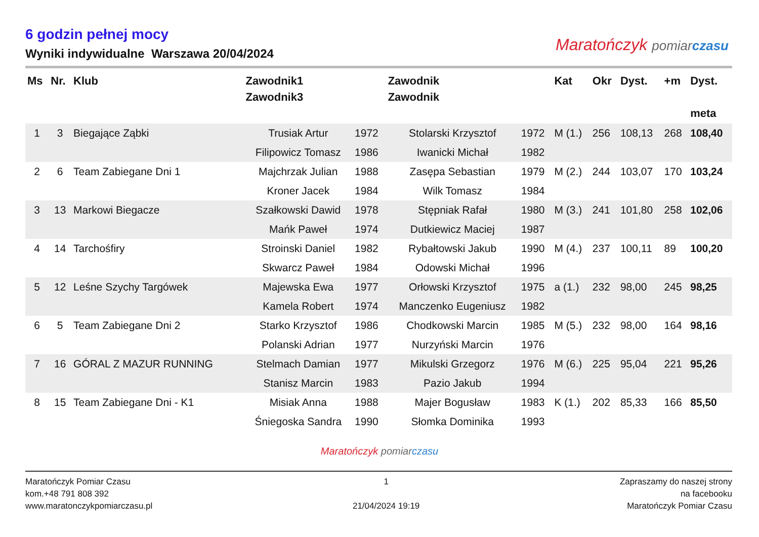6 godzin pełnej mocy
Wyniki indywidualne Warszawa 20/04/2024
Maratończyk pomiar czasu
| Ms | Nr. | Klub | Zawodnik1 Zawodnik3 | | Zawodnik Zawodnik | | Kat | Okr | Dyst. | +m | Dyst. meta |
| --- | --- | --- | --- | --- | --- | --- | --- | --- | --- | --- | --- |
| 1 | 3 | Biegające Ząbki | Trusiak Artur | 1972 | Stolarski Krzysztof | 1972 | M (1.) | 256 | 108,13 | 268 | 108,40 |
| | | | Filipowicz Tomasz | 1986 | Iwanicki Michał | 1982 | | | | | |
| 2 | 6 | Team Zabiegane Dni 1 | Majchrzak Julian | 1988 | Zasępa Sebastian | 1979 | M (2.) | 244 | 103,07 | 170 | 103,24 |
| | | | Kroner Jacek | 1984 | Wilk Tomasz | 1984 | | | | | |
| 3 | 13 | Markowi Biegacze | Szałkowski Dawid | 1978 | Stępniak Rafał | 1980 | M (3.) | 241 | 101,80 | 258 | 102,06 |
| | | | Mańk Paweł | 1974 | Dutkiewicz Maciej | 1987 | | | | | |
| 4 | 14 | Tarchośfiry | Stroinski Daniel | 1982 | Rybałtowski Jakub | 1990 | M (4.) | 237 | 100,11 | 89 | 100,20 |
| | | | Skwarcz Paweł | 1984 | Odowski Michał | 1996 | | | | | |
| 5 | 12 | Leśne Szychy Targówek | Majewska Ewa | 1977 | Orłowski Krzysztof | 1975 | a (1.) | 232 | 98,00 | 245 | 98,25 |
| | | | Kamela Robert | 1974 | Manczenko Eugeniusz | 1982 | | | | | |
| 6 | 5 | Team Zabiegane Dni 2 | Starko Krzysztof | 1986 | Chodkowski Marcin | 1985 | M (5.) | 232 | 98,00 | 164 | 98,16 |
| | | | Polanski Adrian | 1977 | Nurzyński Marcin | 1976 | | | | | |
| 7 | 16 | GÓRAL Z MAZUR RUNNING | Stelmach Damian | 1977 | Mikulski Grzegorz | 1976 | M (6.) | 225 | 95,04 | 221 | 95,26 |
| | | | Stanisz Marcin | 1983 | Pazio Jakub | 1994 | | | | | |
| 8 | 15 | Team Zabiegane Dni - K1 | Misiak Anna | 1988 | Majer Bogusław | 1983 | K (1.) | 202 | 85,33 | 166 | 85,50 |
| | | | Śniegoska Sandra | 1990 | Słomka Dominika | 1993 | | | | | |
Maratończyk pomiar czasu
Maratończyk Pomiar Czasu
kom.+48 791 808 392
www.maratonczykpomiarczasu.pl
1
21/04/2024 19:19
Zapraszamy do naszej strony
na facebooku
Maratończyk Pomiar Czasu